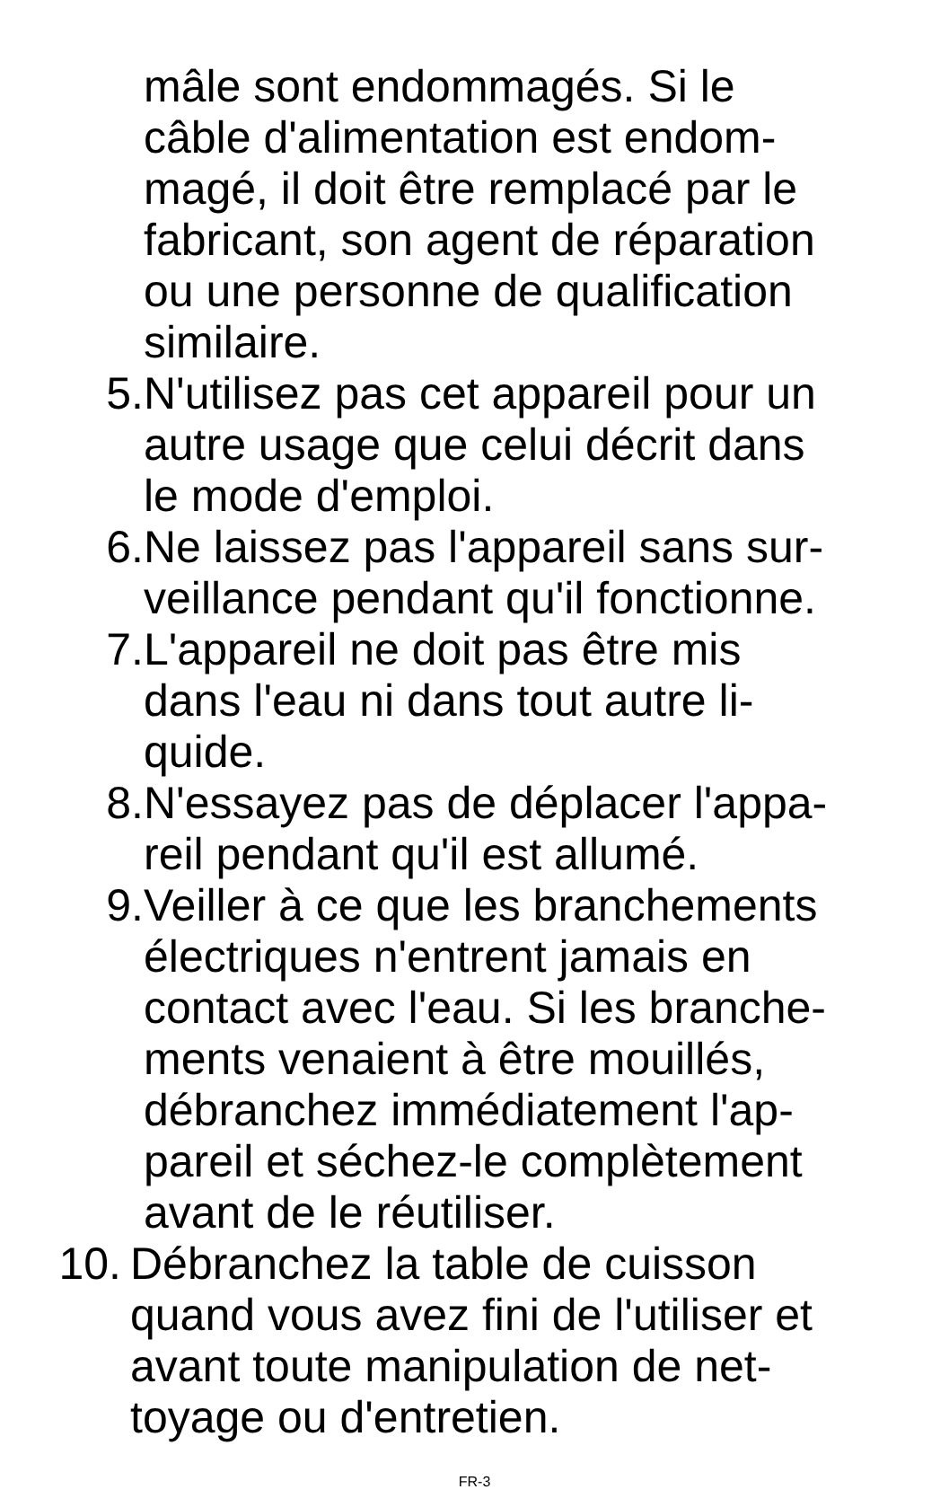mâle sont endommagés. Si le
câble d'alimentation est endom-
magé, il doit être remplacé par le
fabricant, son agent de réparation
ou une personne de qualification
similaire.
5. N'utilisez pas cet appareil pour un
autre usage que celui décrit dans
le mode d'emploi.
6. Ne laissez pas l'appareil sans sur-
veillance pendant qu'il fonctionne.
7. L'appareil ne doit pas être mis
dans l'eau ni dans tout autre li-
quide.
8. N'essayez pas de déplacer l'appa-
reil pendant qu'il est allumé.
9. Veiller à ce que les branchements
électriques n'entrent jamais en
contact avec l'eau. Si les branche-
ments venaient à être mouillés,
débranchez immédiatement l'ap-
pareil et séchez-le complètement
avant de le réutiliser.
10. Débranchez la table de cuisson
quand vous avez fini de l'utiliser et
avant toute manipulation de net-
toyage ou d'entretien.
FR-3